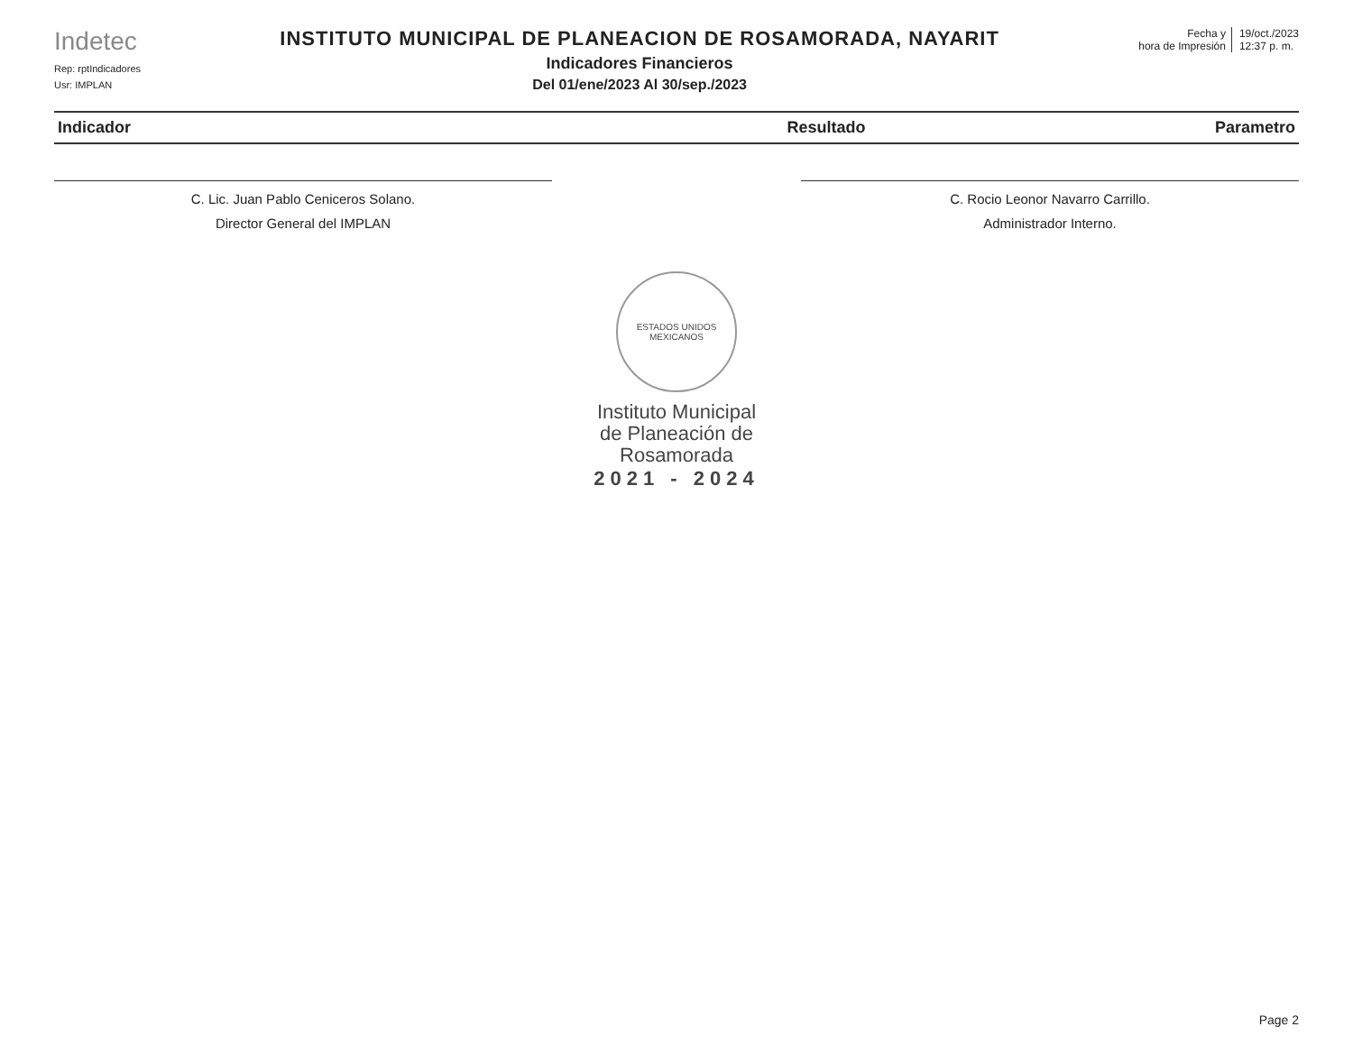Indetec
Rep: rptIndicadores
Usr: IMPLAN
INSTITUTO MUNICIPAL DE PLANEACION DE ROSAMORADA, NAYARIT
Indicadores Financieros
Del 01/ene/2023 Al 30/sep./2023
Fecha y
hora de Impresión
19/oct./2023
12:37 p. m.
| Indicador | Resultado | Parametro |
| --- | --- | --- |
C. Lic. Juan Pablo Ceniceros Solano.
Director General del IMPLAN
C. Rocio Leonor Navarro Carrillo.
Administrador Interno.
ESTADOS UNIDOS MEXICANOS
Instituto Municipal
de Planeación de
Rosamorada
2021 - 2024
Page 2